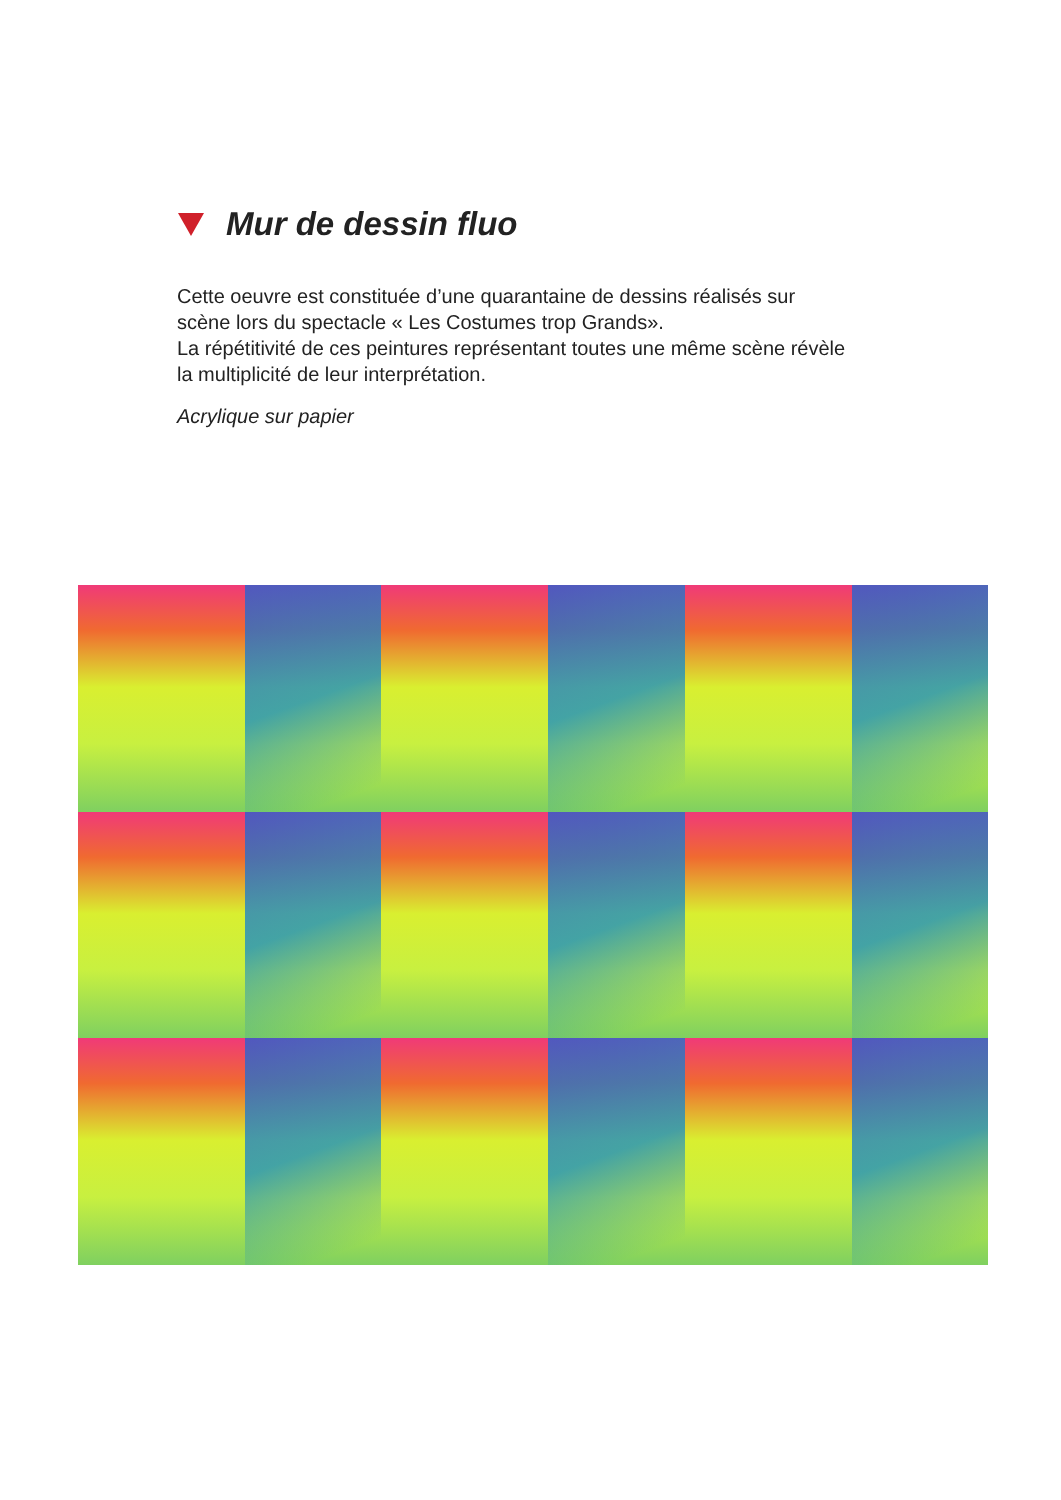Mur de dessin fluo
Cette oeuvre est constituée d’une quarantaine de dessins réalisés sur scène lors du spectacle « Les Costumes trop Grands».
La répétitivité de ces peintures représentant toutes une même scène révèle la multiplicité de leur interprétation.
Acrylique sur papier